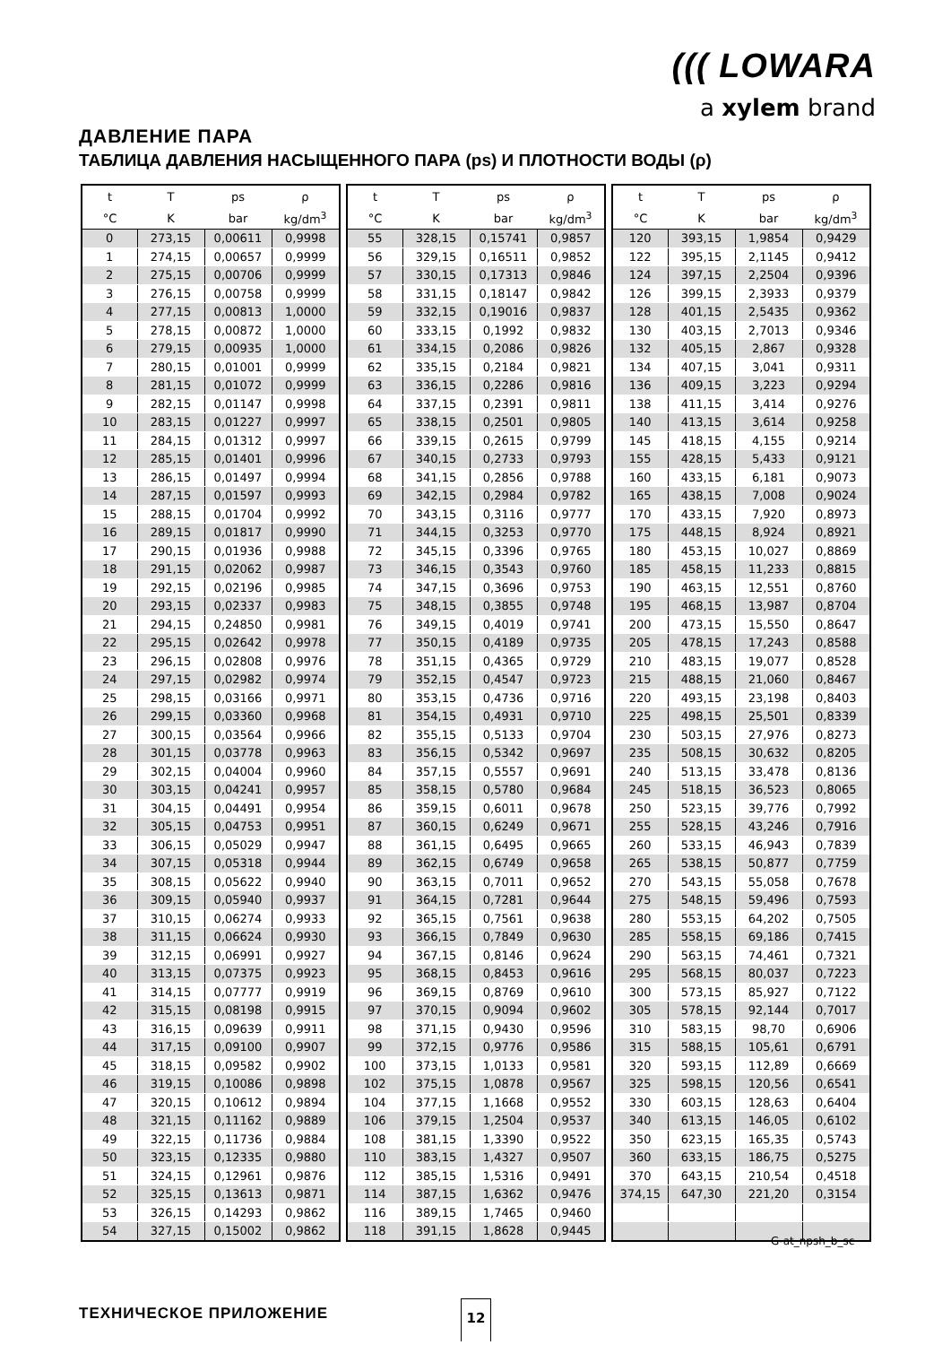((( LOWARA
a xylem brand
ДАВЛЕНИЕ ПАРА
ТАБЛИЦА ДАВЛЕНИЯ НАСЫЩЕННОГО ПАРА (ps) И ПЛОТНОСТИ ВОДЫ (ρ)
| t | T | ps | ρ |
| --- | --- | --- | --- |
| °C | K | bar | kg/dm<sup>3</sup> |
| 0 | 273,15 | 0,00611 | 0,9998 |
| 1 | 274,15 | 0,00657 | 0,9999 |
| 2 | 275,15 | 0,00706 | 0,9999 |
| 3 | 276,15 | 0,00758 | 0,9999 |
| 4 | 277,15 | 0,00813 | 1,0000 |
| 5 | 278,15 | 0,00872 | 1,0000 |
| 6 | 279,15 | 0,00935 | 1,0000 |
| 7 | 280,15 | 0,01001 | 0,9999 |
| 8 | 281,15 | 0,01072 | 0,9999 |
| 9 | 282,15 | 0,01147 | 0,9998 |
| 10 | 283,15 | 0,01227 | 0,9997 |
| 11 | 284,15 | 0,01312 | 0,9997 |
| 12 | 285,15 | 0,01401 | 0,9996 |
| 13 | 286,15 | 0,01497 | 0,9994 |
| 14 | 287,15 | 0,01597 | 0,9993 |
| 15 | 288,15 | 0,01704 | 0,9992 |
| 16 | 289,15 | 0,01817 | 0,9990 |
| 17 | 290,15 | 0,01936 | 0,9988 |
| 18 | 291,15 | 0,02062 | 0,9987 |
| 19 | 292,15 | 0,02196 | 0,9985 |
| 20 | 293,15 | 0,02337 | 0,9983 |
| 21 | 294,15 | 0,24850 | 0,9981 |
| 22 | 295,15 | 0,02642 | 0,9978 |
| 23 | 296,15 | 0,02808 | 0,9976 |
| 24 | 297,15 | 0,02982 | 0,9974 |
| 25 | 298,15 | 0,03166 | 0,9971 |
| 26 | 299,15 | 0,03360 | 0,9968 |
| 27 | 300,15 | 0,03564 | 0,9966 |
| 28 | 301,15 | 0,03778 | 0,9963 |
| 29 | 302,15 | 0,04004 | 0,9960 |
| 30 | 303,15 | 0,04241 | 0,9957 |
| 31 | 304,15 | 0,04491 | 0,9954 |
| 32 | 305,15 | 0,04753 | 0,9951 |
| 33 | 306,15 | 0,05029 | 0,9947 |
| 34 | 307,15 | 0,05318 | 0,9944 |
| 35 | 308,15 | 0,05622 | 0,9940 |
| 36 | 309,15 | 0,05940 | 0,9937 |
| 37 | 310,15 | 0,06274 | 0,9933 |
| 38 | 311,15 | 0,06624 | 0,9930 |
| 39 | 312,15 | 0,06991 | 0,9927 |
| 40 | 313,15 | 0,07375 | 0,9923 |
| 41 | 314,15 | 0,07777 | 0,9919 |
| 42 | 315,15 | 0,08198 | 0,9915 |
| 43 | 316,15 | 0,09639 | 0,9911 |
| 44 | 317,15 | 0,09100 | 0,9907 |
| 45 | 318,15 | 0,09582 | 0,9902 |
| 46 | 319,15 | 0,10086 | 0,9898 |
| 47 | 320,15 | 0,10612 | 0,9894 |
| 48 | 321,15 | 0,11162 | 0,9889 |
| 49 | 322,15 | 0,11736 | 0,9884 |
| 50 | 323,15 | 0,12335 | 0,9880 |
| 51 | 324,15 | 0,12961 | 0,9876 |
| 52 | 325,15 | 0,13613 | 0,9871 |
| 53 | 326,15 | 0,14293 | 0,9862 |
| 54 | 327,15 | 0,15002 | 0,9862 |
| t | T | ps | ρ |
| --- | --- | --- | --- |
| °C | K | bar | kg/dm<sup>3</sup> |
| 55 | 328,15 | 0,15741 | 0,9857 |
| 56 | 329,15 | 0,16511 | 0,9852 |
| 57 | 330,15 | 0,17313 | 0,9846 |
| 58 | 331,15 | 0,18147 | 0,9842 |
| 59 | 332,15 | 0,19016 | 0,9837 |
| 60 | 333,15 | 0,1992 | 0,9832 |
| 61 | 334,15 | 0,2086 | 0,9826 |
| 62 | 335,15 | 0,2184 | 0,9821 |
| 63 | 336,15 | 0,2286 | 0,9816 |
| 64 | 337,15 | 0,2391 | 0,9811 |
| 65 | 338,15 | 0,2501 | 0,9805 |
| 66 | 339,15 | 0,2615 | 0,9799 |
| 67 | 340,15 | 0,2733 | 0,9793 |
| 68 | 341,15 | 0,2856 | 0,9788 |
| 69 | 342,15 | 0,2984 | 0,9782 |
| 70 | 343,15 | 0,3116 | 0,9777 |
| 71 | 344,15 | 0,3253 | 0,9770 |
| 72 | 345,15 | 0,3396 | 0,9765 |
| 73 | 346,15 | 0,3543 | 0,9760 |
| 74 | 347,15 | 0,3696 | 0,9753 |
| 75 | 348,15 | 0,3855 | 0,9748 |
| 76 | 349,15 | 0,4019 | 0,9741 |
| 77 | 350,15 | 0,4189 | 0,9735 |
| 78 | 351,15 | 0,4365 | 0,9729 |
| 79 | 352,15 | 0,4547 | 0,9723 |
| 80 | 353,15 | 0,4736 | 0,9716 |
| 81 | 354,15 | 0,4931 | 0,9710 |
| 82 | 355,15 | 0,5133 | 0,9704 |
| 83 | 356,15 | 0,5342 | 0,9697 |
| 84 | 357,15 | 0,5557 | 0,9691 |
| 85 | 358,15 | 0,5780 | 0,9684 |
| 86 | 359,15 | 0,6011 | 0,9678 |
| 87 | 360,15 | 0,6249 | 0,9671 |
| 88 | 361,15 | 0,6495 | 0,9665 |
| 89 | 362,15 | 0,6749 | 0,9658 |
| 90 | 363,15 | 0,7011 | 0,9652 |
| 91 | 364,15 | 0,7281 | 0,9644 |
| 92 | 365,15 | 0,7561 | 0,9638 |
| 93 | 366,15 | 0,7849 | 0,9630 |
| 94 | 367,15 | 0,8146 | 0,9624 |
| 95 | 368,15 | 0,8453 | 0,9616 |
| 96 | 369,15 | 0,8769 | 0,9610 |
| 97 | 370,15 | 0,9094 | 0,9602 |
| 98 | 371,15 | 0,9430 | 0,9596 |
| 99 | 372,15 | 0,9776 | 0,9586 |
| 100 | 373,15 | 1,0133 | 0,9581 |
| 102 | 375,15 | 1,0878 | 0,9567 |
| 104 | 377,15 | 1,1668 | 0,9552 |
| 106 | 379,15 | 1,2504 | 0,9537 |
| 108 | 381,15 | 1,3390 | 0,9522 |
| 110 | 383,15 | 1,4327 | 0,9507 |
| 112 | 385,15 | 1,5316 | 0,9491 |
| 114 | 387,15 | 1,6362 | 0,9476 |
| 116 | 389,15 | 1,7465 | 0,9460 |
| 118 | 391,15 | 1,8628 | 0,9445 |
| t | T | ps | ρ |
| --- | --- | --- | --- |
| °C | K | bar | kg/dm<sup>3</sup> |
| 120 | 393,15 | 1,9854 | 0,9429 |
| 122 | 395,15 | 2,1145 | 0,9412 |
| 124 | 397,15 | 2,2504 | 0,9396 |
| 126 | 399,15 | 2,3933 | 0,9379 |
| 128 | 401,15 | 2,5435 | 0,9362 |
| 130 | 403,15 | 2,7013 | 0,9346 |
| 132 | 405,15 | 2,867 | 0,9328 |
| 134 | 407,15 | 3,041 | 0,9311 |
| 136 | 409,15 | 3,223 | 0,9294 |
| 138 | 411,15 | 3,414 | 0,9276 |
| 140 | 413,15 | 3,614 | 0,9258 |
| 145 | 418,15 | 4,155 | 0,9214 |
| 155 | 428,15 | 5,433 | 0,9121 |
| 160 | 433,15 | 6,181 | 0,9073 |
| 165 | 438,15 | 7,008 | 0,9024 |
| 170 | 433,15 | 7,920 | 0,8973 |
| 175 | 448,15 | 8,924 | 0,8921 |
| 180 | 453,15 | 10,027 | 0,8869 |
| 185 | 458,15 | 11,233 | 0,8815 |
| 190 | 463,15 | 12,551 | 0,8760 |
| 195 | 468,15 | 13,987 | 0,8704 |
| 200 | 473,15 | 15,550 | 0,8647 |
| 205 | 478,15 | 17,243 | 0,8588 |
| 210 | 483,15 | 19,077 | 0,8528 |
| 215 | 488,15 | 21,060 | 0,8467 |
| 220 | 493,15 | 23,198 | 0,8403 |
| 225 | 498,15 | 25,501 | 0,8339 |
| 230 | 503,15 | 27,976 | 0,8273 |
| 235 | 508,15 | 30,632 | 0,8205 |
| 240 | 513,15 | 33,478 | 0,8136 |
| 245 | 518,15 | 36,523 | 0,8065 |
| 250 | 523,15 | 39,776 | 0,7992 |
| 255 | 528,15 | 43,246 | 0,7916 |
| 260 | 533,15 | 46,943 | 0,7839 |
| 265 | 538,15 | 50,877 | 0,7759 |
| 270 | 543,15 | 55,058 | 0,7678 |
| 275 | 548,15 | 59,496 | 0,7593 |
| 280 | 553,15 | 64,202 | 0,7505 |
| 285 | 558,15 | 69,186 | 0,7415 |
| 290 | 563,15 | 74,461 | 0,7321 |
| 295 | 568,15 | 80,037 | 0,7223 |
| 300 | 573,15 | 85,927 | 0,7122 |
| 305 | 578,15 | 92,144 | 0,7017 |
| 310 | 583,15 | 98,70 | 0,6906 |
| 315 | 588,15 | 105,61 | 0,6791 |
| 320 | 593,15 | 112,89 | 0,6669 |
| 325 | 598,15 | 120,56 | 0,6541 |
| 330 | 603,15 | 128,63 | 0,6404 |
| 340 | 613,15 | 146,05 | 0,6102 |
| 350 | 623,15 | 165,35 | 0,5743 |
| 360 | 633,15 | 186,75 | 0,5275 |
| 370 | 643,15 | 210,54 | 0,4518 |
| 374,15 | 647,30 | 221,20 | 0,3154 |
G-at_npsh_b_sc
ТЕХНИЧЕСКОЕ ПРИЛОЖЕНИЕ 12